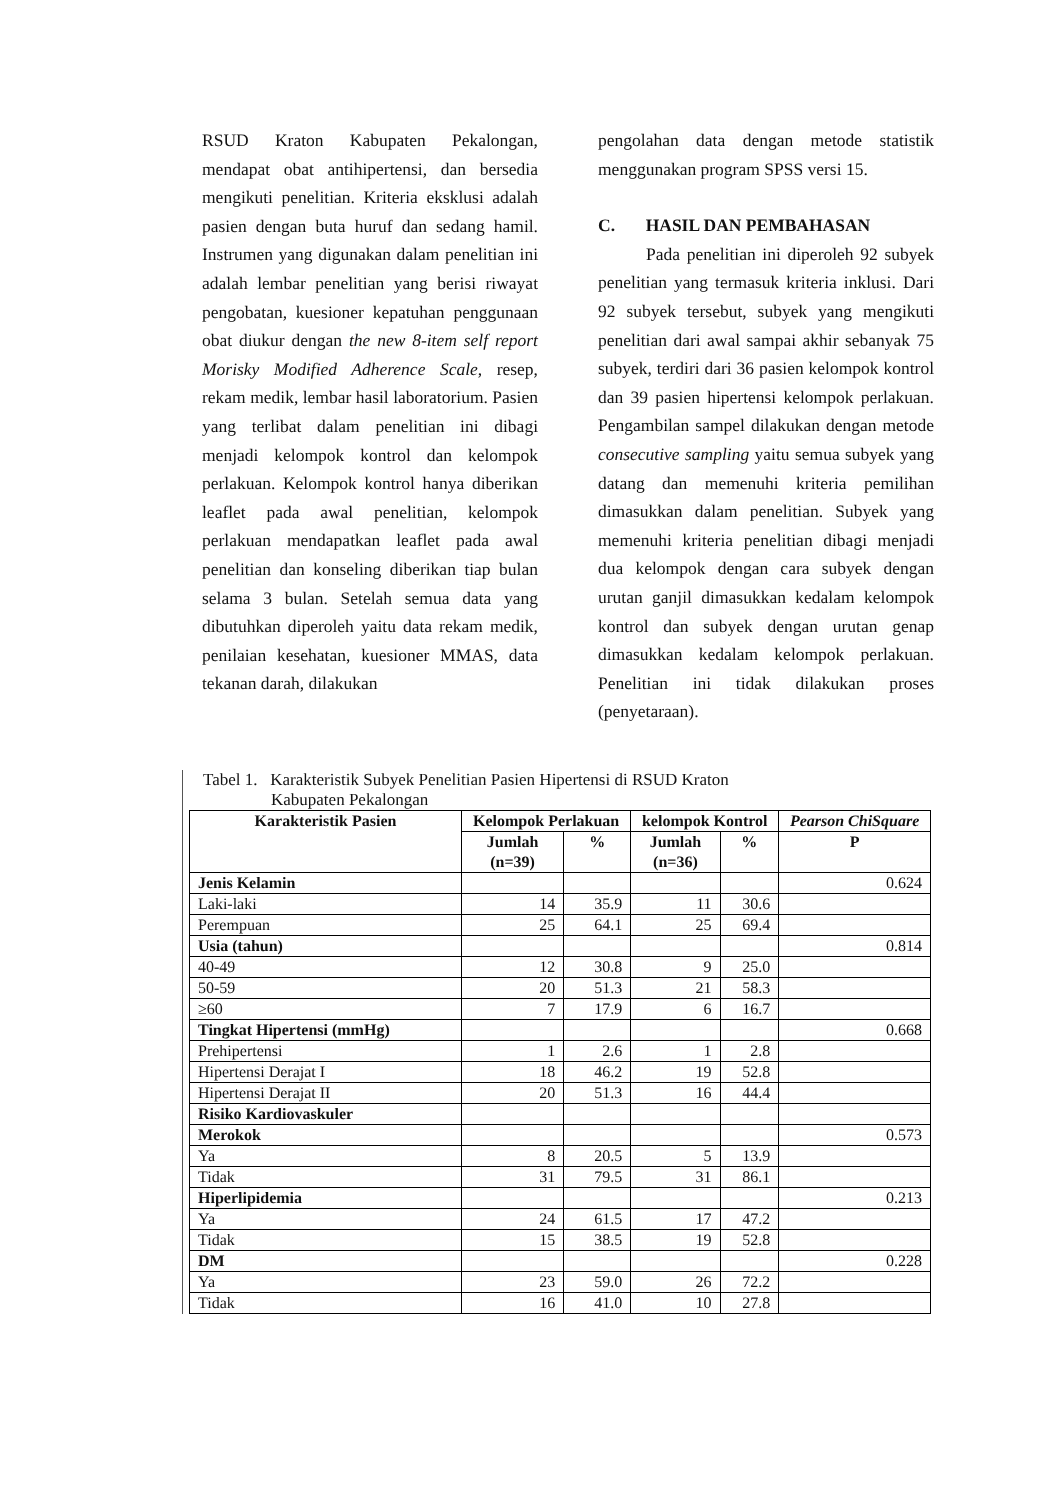RSUD Kraton Kabupaten Pekalongan, mendapat obat antihipertensi, dan bersedia mengikuti penelitian. Kriteria eksklusi adalah pasien dengan buta huruf dan sedang hamil. Instrumen yang digunakan dalam penelitian ini adalah lembar penelitian yang berisi riwayat pengobatan, kuesioner kepatuhan penggunaan obat diukur dengan the new 8-item self report Morisky Modified Adherence Scale, resep, rekam medik, lembar hasil laboratorium. Pasien yang terlibat dalam penelitian ini dibagi menjadi kelompok kontrol dan kelompok perlakuan. Kelompok kontrol hanya diberikan leaflet pada awal penelitian, kelompok perlakuan mendapatkan leaflet pada awal penelitian dan konseling diberikan tiap bulan selama 3 bulan. Setelah semua data yang dibutuhkan diperoleh yaitu data rekam medik, penilaian kesehatan, kuesioner MMAS, data tekanan darah, dilakukan
pengolahan data dengan metode statistik menggunakan program SPSS versi 15.
C. HASIL DAN PEMBAHASAN
Pada penelitian ini diperoleh 92 subyek penelitian yang termasuk kriteria inklusi. Dari 92 subyek tersebut, subyek yang mengikuti penelitian dari awal sampai akhir sebanyak 75 subyek, terdiri dari 36 pasien kelompok kontrol dan 39 pasien hipertensi kelompok perlakuan. Pengambilan sampel dilakukan dengan metode consecutive sampling yaitu semua subyek yang datang dan memenuhi kriteria pemilihan dimasukkan dalam penelitian. Subyek yang memenuhi kriteria penelitian dibagi menjadi dua kelompok dengan cara subyek dengan urutan ganjil dimasukkan kedalam kelompok kontrol dan subyek dengan urutan genap dimasukkan kedalam kelompok perlakuan. Penelitian ini tidak dilakukan proses (penyetaraan).
Tabel 1. Karakteristik Subyek Penelitian Pasien Hipertensi di RSUD Kraton
Kabupaten Pekalongan
| Karakteristik Pasien | Kelompok Perlakuan | | kelompok Kontrol | | Pearson ChiSquare |
| --- | --- | --- | --- | --- | --- |
| | Jumlah (n=39) | % | Jumlah (n=36) | % | P |
| Jenis Kelamin | | | | | 0.624 |
| Laki-laki | 14 | 35.9 | 11 | 30.6 | |
| Perempuan | 25 | 64.1 | 25 | 69.4 | |
| Usia (tahun) | | | | | 0.814 |
| 40-49 | 12 | 30.8 | 9 | 25.0 | |
| 50-59 | 20 | 51.3 | 21 | 58.3 | |
| ≥60 | 7 | 17.9 | 6 | 16.7 | |
| Tingkat Hipertensi (mmHg) | | | | | 0.668 |
| Prehipertensi | 1 | 2.6 | 1 | 2.8 | |
| Hipertensi Derajat I | 18 | 46.2 | 19 | 52.8 | |
| Hipertensi Derajat II | 20 | 51.3 | 16 | 44.4 | |
| Risiko Kardiovaskuler | | | | | |
| Merokok | | | | | 0.573 |
| Ya | 8 | 20.5 | 5 | 13.9 | |
| Tidak | 31 | 79.5 | 31 | 86.1 | |
| Hiperlipidemia | | | | | 0.213 |
| Ya | 24 | 61.5 | 17 | 47.2 | |
| Tidak | 15 | 38.5 | 19 | 52.8 | |
| DM | | | | | 0.228 |
| Ya | 23 | 59.0 | 26 | 72.2 | |
| Tidak | 16 | 41.0 | 10 | 27.8 | |